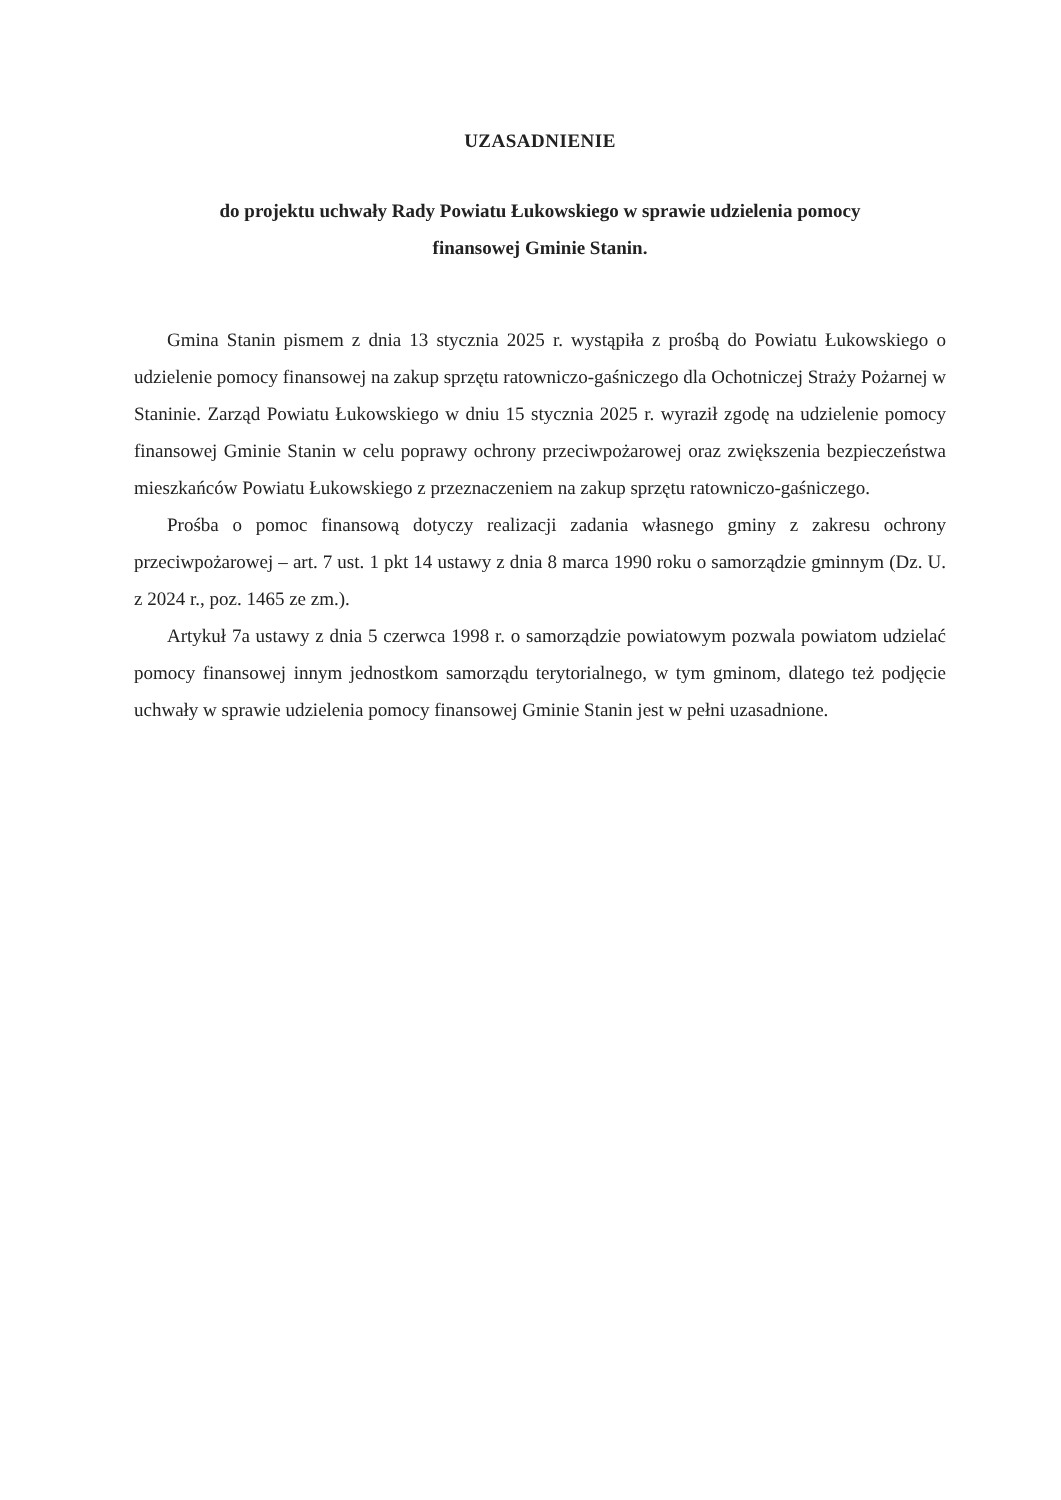UZASADNIENIE
do projektu uchwały Rady Powiatu Łukowskiego w sprawie udzielenia pomocy
finansowej Gminie Stanin.
Gmina Stanin pismem z dnia 13 stycznia 2025 r. wystąpiła z prośbą do Powiatu Łukowskiego o udzielenie pomocy finansowej na zakup sprzętu ratowniczo-gaśniczego dla Ochotniczej Straży Pożarnej w Staninie. Zarząd Powiatu Łukowskiego w dniu 15 stycznia 2025 r. wyraził zgodę na udzielenie pomocy finansowej Gminie Stanin w celu poprawy ochrony przeciwpożarowej oraz zwiększenia bezpieczeństwa mieszkańców Powiatu Łukowskiego z przeznaczeniem na zakup sprzętu ratowniczo-gaśniczego.
Prośba o pomoc finansową dotyczy realizacji zadania własnego gminy z zakresu ochrony przeciwpożarowej – art. 7 ust. 1 pkt 14 ustawy z dnia 8 marca 1990 roku o samorządzie gminnym (Dz. U. z 2024 r., poz. 1465 ze zm.).
Artykuł 7a ustawy z dnia 5 czerwca 1998 r. o samorządzie powiatowym pozwala powiatom udzielać pomocy finansowej innym jednostkom samorządu terytorialnego, w tym gminom, dlatego też podjęcie uchwały w sprawie udzielenia pomocy finansowej Gminie Stanin jest w pełni uzasadnione.